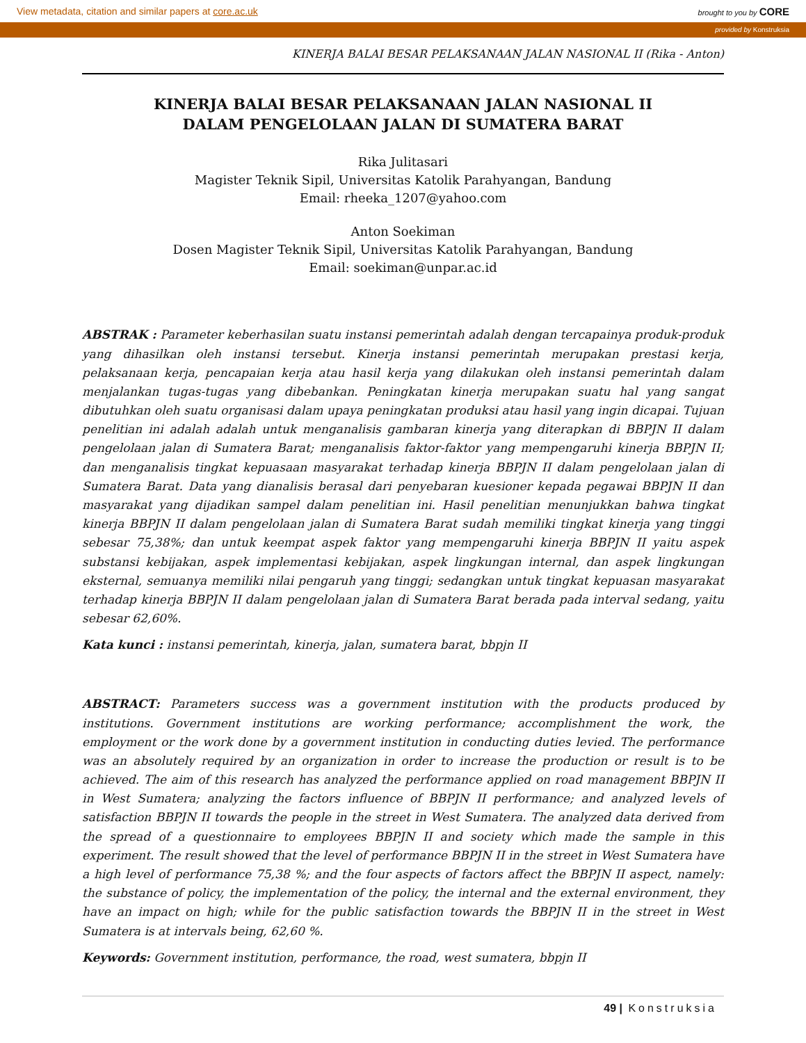View metadata, citation and similar papers at core.ac.uk brought to you by CORE
provided by Konstruksia
KINERJA BALAI BESAR PELAKSANAAN JALAN NASIONAL II (Rika - Anton)
KINERJA BALAI BESAR PELAKSANAAN JALAN NASIONAL II
DALAM PENGELOLAAN JALAN DI SUMATERA BARAT
Rika Julitasari
Magister Teknik Sipil, Universitas Katolik Parahyangan, Bandung
Email: rheeka_1207@yahoo.com
Anton Soekiman
Dosen Magister Teknik Sipil, Universitas Katolik Parahyangan, Bandung
Email: soekiman@unpar.ac.id
ABSTRAK : Parameter keberhasilan suatu instansi pemerintah adalah dengan tercapainya produk-produk yang dihasilkan oleh instansi tersebut. Kinerja instansi pemerintah merupakan prestasi kerja, pelaksanaan kerja, pencapaian kerja atau hasil kerja yang dilakukan oleh instansi pemerintah dalam menjalankan tugas-tugas yang dibebankan. Peningkatan kinerja merupakan suatu hal yang sangat dibutuhkan oleh suatu organisasi dalam upaya peningkatan produksi atau hasil yang ingin dicapai. Tujuan penelitian ini adalah adalah untuk menganalisis gambaran kinerja yang diterapkan di BBPJN II dalam pengelolaan jalan di Sumatera Barat; menganalisis faktor-faktor yang mempengaruhi kinerja BBPJN II; dan menganalisis tingkat kepuasaan masyarakat terhadap kinerja BBPJN II dalam pengelolaan jalan di Sumatera Barat. Data yang dianalisis berasal dari penyebaran kuesioner kepada pegawai BBPJN II dan masyarakat yang dijadikan sampel dalam penelitian ini. Hasil penelitian menunjukkan bahwa tingkat kinerja BBPJN II dalam pengelolaan jalan di Sumatera Barat sudah memiliki tingkat kinerja yang tinggi sebesar 75,38%; dan untuk keempat aspek faktor yang mempengaruhi kinerja BBPJN II yaitu aspek substansi kebijakan, aspek implementasi kebijakan, aspek lingkungan internal, dan aspek lingkungan eksternal, semuanya memiliki nilai pengaruh yang tinggi; sedangkan untuk tingkat kepuasan masyarakat terhadap kinerja BBPJN II dalam pengelolaan jalan di Sumatera Barat berada pada interval sedang, yaitu sebesar 62,60%.
Kata kunci : instansi pemerintah, kinerja, jalan, sumatera barat, bbpjn II
ABSTRACT: Parameters success was a government institution with the products produced by institutions. Government institutions are working performance; accomplishment the work, the employment or the work done by a government institution in conducting duties levied. The performance was an absolutely required by an organization in order to increase the production or result is to be achieved. The aim of this research has analyzed the performance applied on road management BBPJN II in West Sumatera; analyzing the factors influence of BBPJN II performance; and analyzed levels of satisfaction BBPJN II towards the people in the street in West Sumatera. The analyzed data derived from the spread of a questionnaire to employees BBPJN II and society which made the sample in this experiment. The result showed that the level of performance BBPJN II in the street in West Sumatera have a high level of performance 75,38 %; and the four aspects of factors affect the BBPJN II aspect, namely: the substance of policy, the implementation of the policy, the internal and the external environment, they have an impact on high; while for the public satisfaction towards the BBPJN II in the street in West Sumatera is at intervals being, 62,60 %.
Keywords: Government institution, performance, the road, west sumatera, bbpjn II
49 | Konstruksia